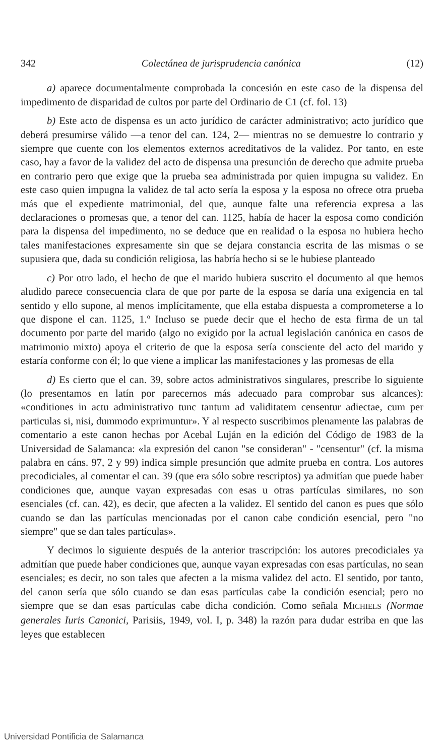342 Colectánea de jurisprudencia canónica (12)
a) aparece documentalmente comprobada la concesión en este caso de la dispensa del impedimento de disparidad de cultos por parte del Ordinario de C1 (cf. fol. 13)
b) Este acto de dispensa es un acto jurídico de carácter administrativo; acto jurídico que deberá presumirse válido —a tenor del can. 124, 2— mientras no se demuestre lo contrario y siempre que cuente con los elementos externos acreditativos de la validez. Por tanto, en este caso, hay a favor de la validez del acto de dispensa una presunción de derecho que admite prueba en contrario pero que exige que la prueba sea administrada por quien impugna su validez. En este caso quien impugna la validez de tal acto sería la esposa y la esposa no ofrece otra prueba más que el expediente matrimonial, del que, aunque falte una referencia expresa a las declaraciones o promesas que, a tenor del can. 1125, había de hacer la esposa como condición para la dispensa del impedimento, no se deduce que en realidad o la esposa no hubiera hecho tales manifestaciones expresamente sin que se dejara constancia escrita de las mismas o se supusiera que, dada su condición religiosa, las habría hecho si se le hubiese planteado
c) Por otro lado, el hecho de que el marido hubiera suscrito el documento al que hemos aludido parece consecuencia clara de que por parte de la esposa se daría una exigencia en tal sentido y ello supone, al menos implícitamente, que ella estaba dispuesta a comprometerse a lo que dispone el can. 1125, 1.º Incluso se puede decir que el hecho de esta firma de un tal documento por parte del marido (algo no exigido por la actual legislación canónica en casos de matrimonio mixto) apoya el criterio de que la esposa sería consciente del acto del marido y estaría conforme con él; lo que viene a implicar las manifestaciones y las promesas de ella
d) Es cierto que el can. 39, sobre actos administrativos singulares, prescribe lo siguiente (lo presentamos en latín por parecernos más adecuado para comprobar sus alcances): «conditiones in actu administrativo tunc tantum ad validitatem censentur adiectae, cum per particulas si, nisi, dummodo exprimuntur». Y al respecto suscribimos plenamente las palabras de comentario a este canon hechas por Acebal Luján en la edición del Código de 1983 de la Universidad de Salamanca: «la expresión del canon "se consideran" - "censentur" (cf. la misma palabra en cáns. 97, 2 y 99) indica simple presunción que admite prueba en contra. Los autores precodiciales, al comentar el can. 39 (que era sólo sobre rescriptos) ya admitían que puede haber condiciones que, aunque vayan expresadas con esas u otras partículas similares, no son esenciales (cf. can. 42), es decir, que afecten a la validez. El sentido del canon es pues que sólo cuando se dan las partículas mencionadas por el canon cabe condición esencial, pero "no siempre" que se dan tales partículas».
Y decimos lo siguiente después de la anterior trascripción: los autores precodiciales ya admitían que puede haber condiciones que, aunque vayan expresadas con esas partículas, no sean esenciales; es decir, no son tales que afecten a la misma validez del acto. El sentido, por tanto, del canon sería que sólo cuando se dan esas partículas cabe la condición esencial; pero no siempre que se dan esas partículas cabe dicha condición. Como señala MICHIELS (Normae generales Iuris Canonici, Parisiis, 1949, vol. I, p. 348) la razón para dudar estriba en que las leyes que establecen
Universidad Pontificia de Salamanca